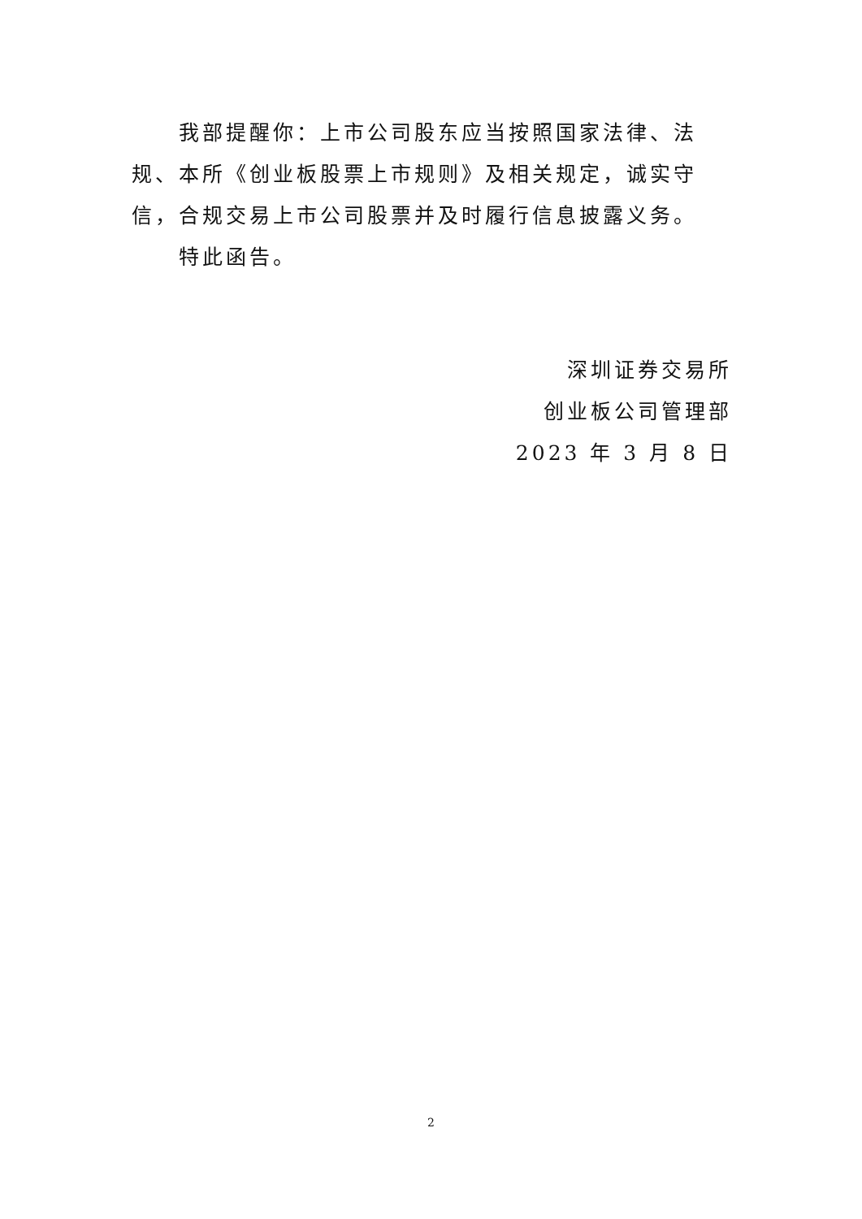我部提醒你：上市公司股东应当按照国家法律、法规、本所《创业板股票上市规则》及相关规定，诚实守信，合规交易上市公司股票并及时履行信息披露义务。
特此函告。
深圳证券交易所
创业板公司管理部
2023 年 3 月 8 日
2